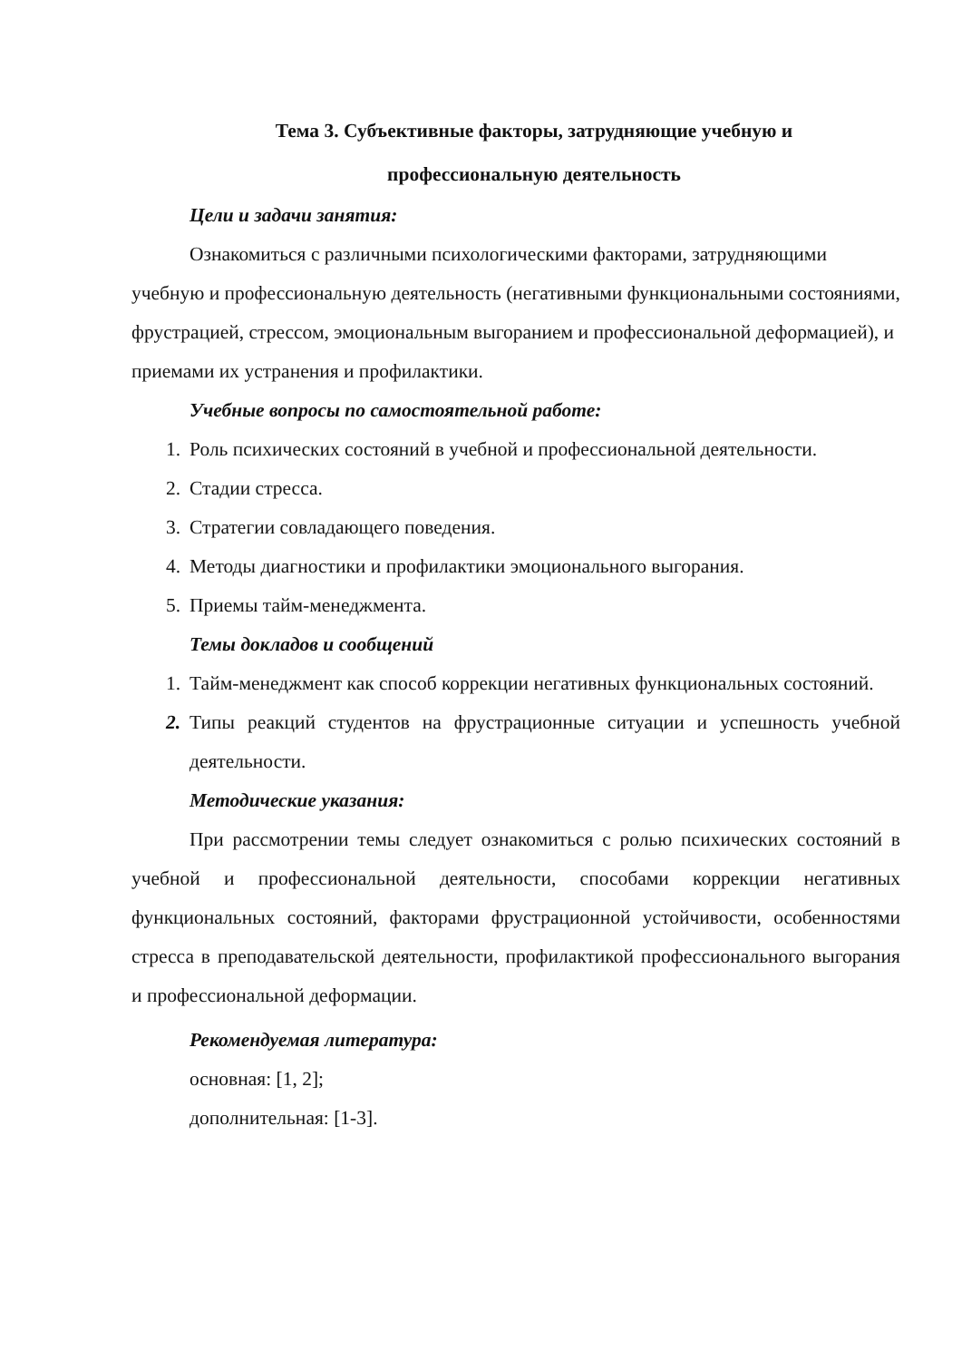Тема 3. Субъективные факторы, затрудняющие учебную и
профессиональную деятельность
Цели и задачи занятия:
Ознакомиться с различными психологическими факторами, затрудняющими учебную и профессиональную деятельность (негативными функциональными состояниями, фрустрацией, стрессом, эмоциональным выгоранием и профессиональной деформацией), и приемами их устранения и профилактики.
Учебные вопросы по самостоятельной работе:
1. Роль психических состояний в учебной и профессиональной деятельности.
2. Стадии стресса.
3. Стратегии совладающего поведения.
4. Методы диагностики и профилактики эмоционального выгорания.
5. Приемы тайм-менеджмента.
Темы докладов и сообщений
1. Тайм-менеджмент как способ коррекции негативных функциональных состояний.
2. Типы реакций студентов на фрустрационные ситуации и успешность учебной деятельности.
Методические указания:
При рассмотрении темы следует ознакомиться с ролью психических состояний в учебной и профессиональной деятельности, способами коррекции негативных функциональных состояний, факторами фрустрационной устойчивости, особенностями стресса в преподавательской деятельности, профилактикой профессионального выгорания и профессиональной деформации.
Рекомендуемая литература:
основная: [1, 2];
дополнительная: [1-3].